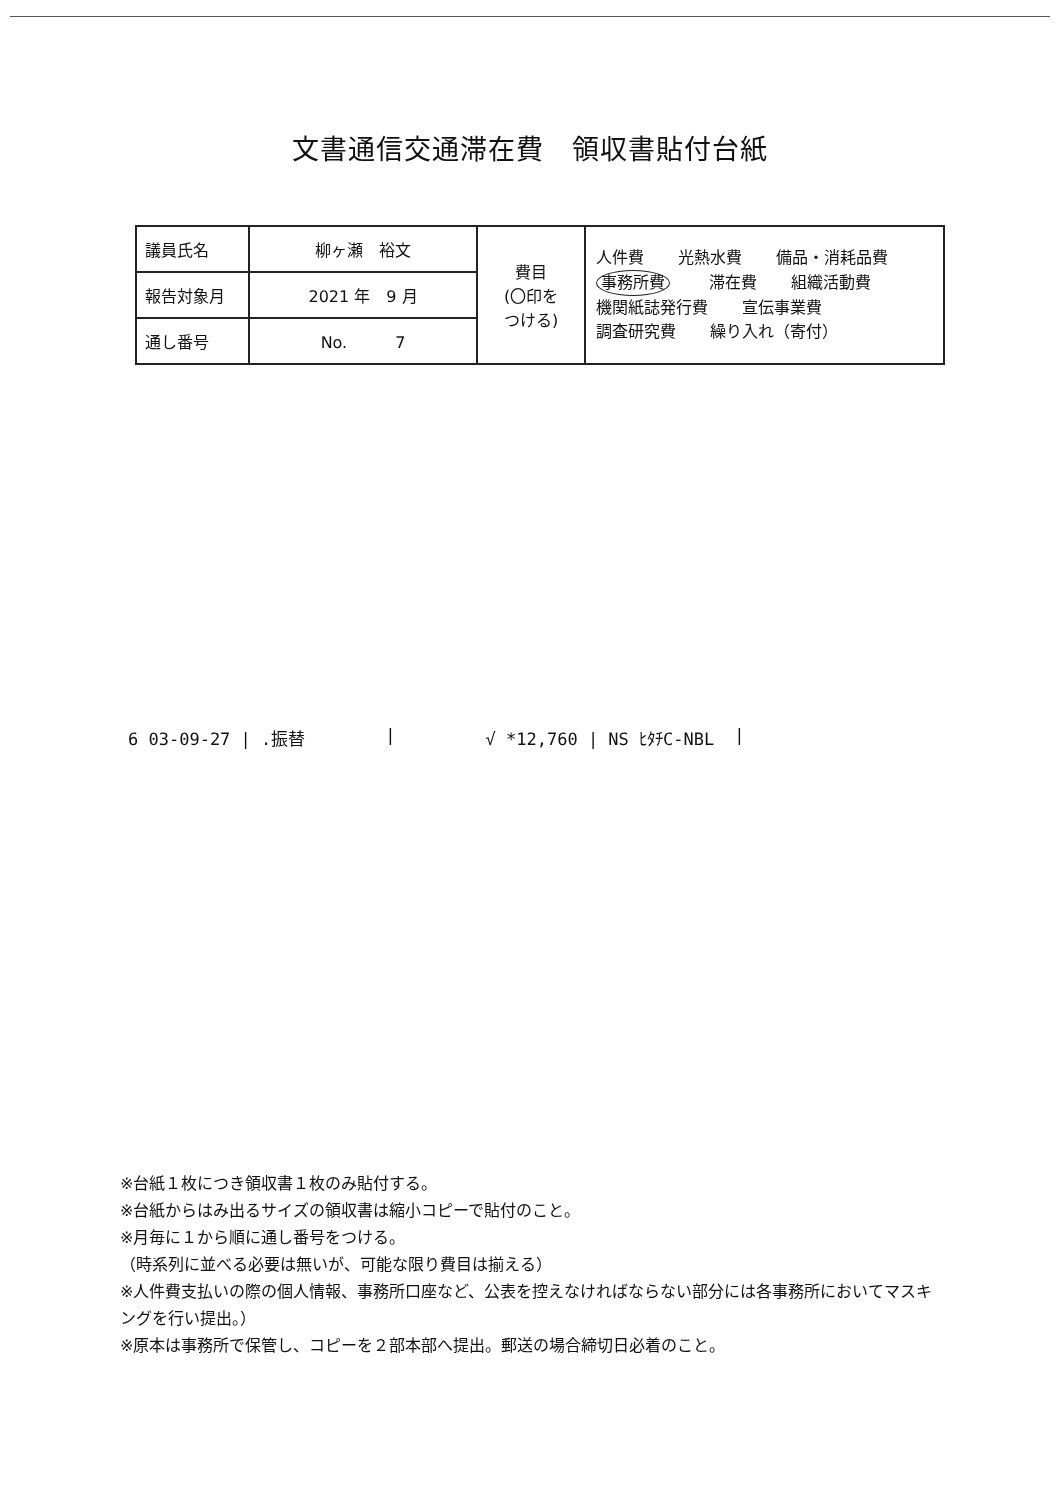文書通信交通滞在費　領収書貼付台紙
| 議員氏名 | 柳ヶ瀬 裕文 | 費目 (〇印を つける) | 人件費 光熱水費 備品・消耗品費 事務所費 滞在費 組織活動費 機関紙誌発行費 宣伝事業費 調査研究費 繰り入れ（寄付） |
| 報告対象月 | 2021 年 9 月 | | |
| 通し番号 | No. 7 | | |
6 03-09-27 | .振替 | √ *12,760 | NS ﾋﾀﾁC-NBL |
※台紙１枚につき領収書１枚のみ貼付する。
※台紙からはみ出るサイズの領収書は縮小コピーで貼付のこと。
※月毎に１から順に通し番号をつける。
（時系列に並べる必要は無いが、可能な限り費目は揃える）
※人件費支払いの際の個人情報、事務所口座など、公表を控えなければならない部分には各事務所においてマスキングを行い提出。）
※原本は事務所で保管し、コピーを２部本部へ提出。郵送の場合締切日必着のこと。